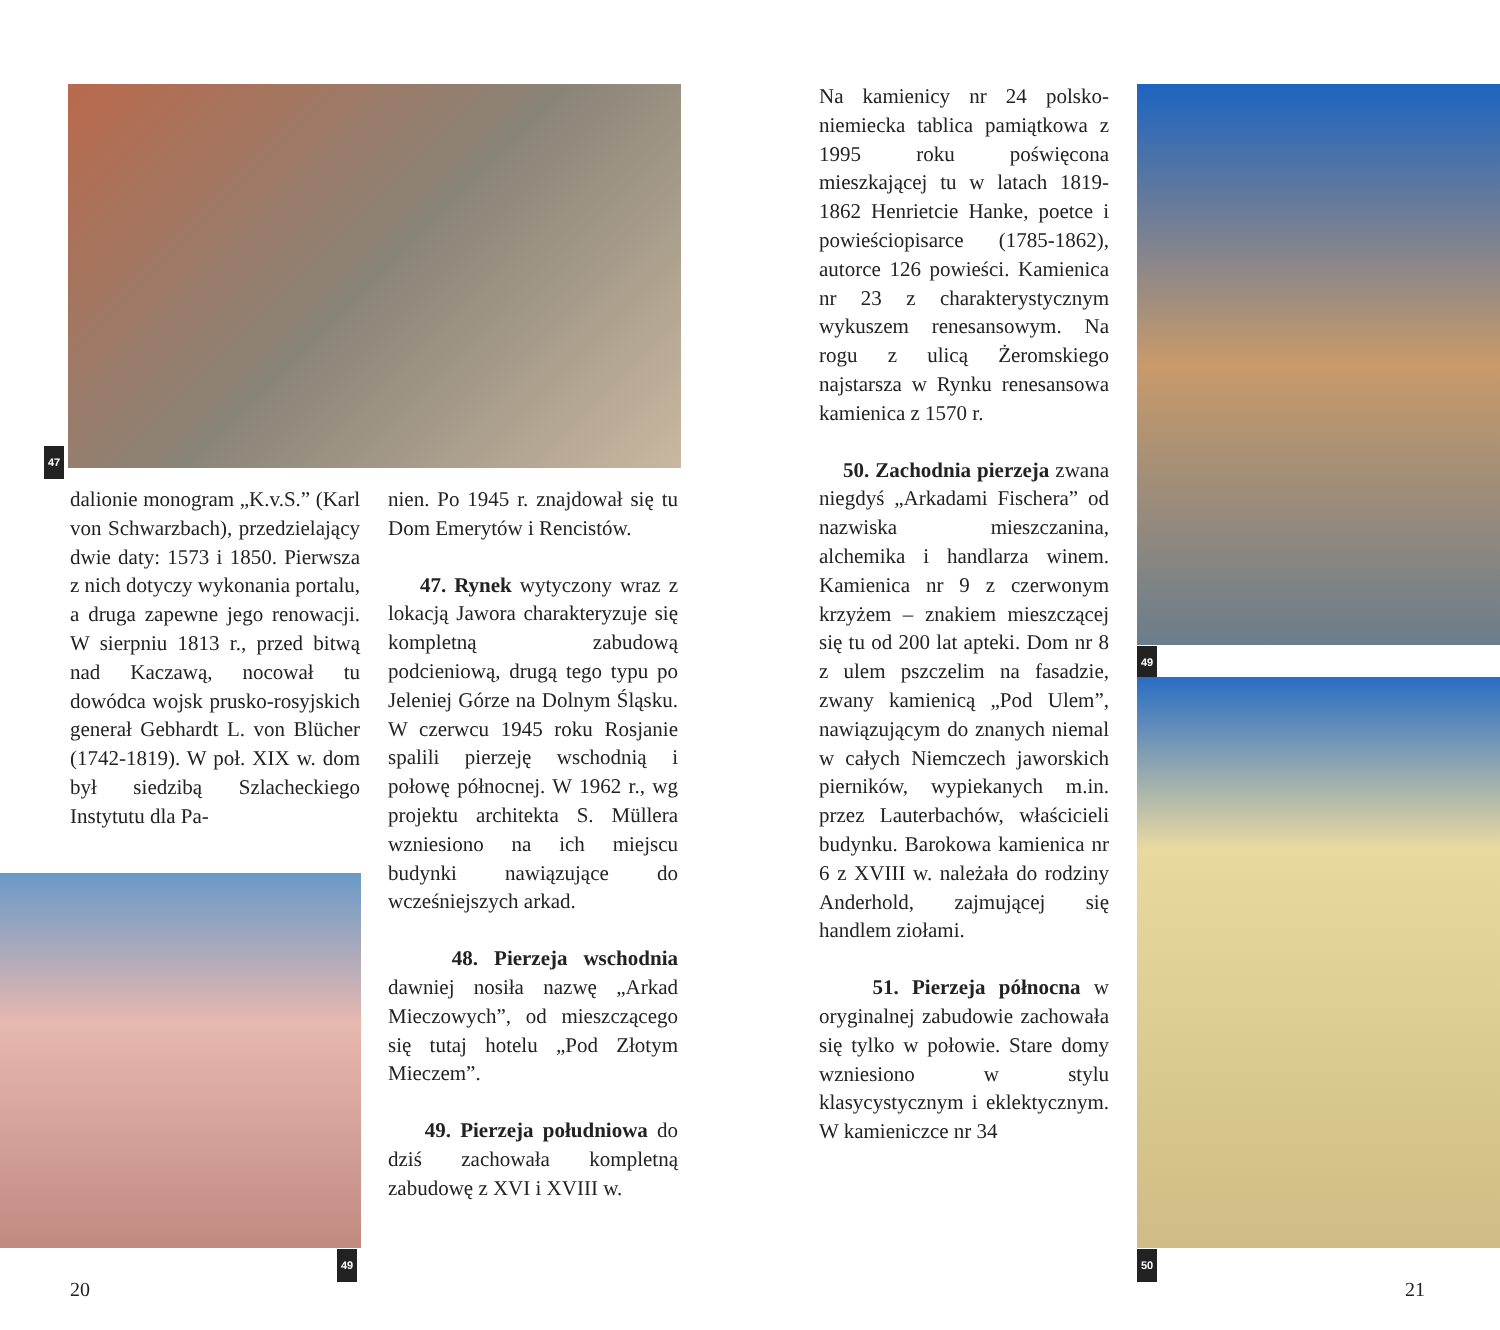47
dalionie monogram „K.v.S.” (Karl von Schwarzbach), przedzielający dwie daty: 1573 i 1850. Pierwsza z nich dotyczy wykonania portalu, a druga zapewne jego renowacji. W sierpniu 1813 r., przed bitwą nad Kaczawą, nocował tu dowódca wojsk prusko-rosyjskich generał Gebhardt L. von Blücher (1742-1819). W poł. XIX w. dom był siedzibą Szlacheckiego Instytutu dla Pa-
49
nien. Po 1945 r. znajdował się tu Dom Emerytów i Rencistów.
47. Rynek wytyczony wraz z lokacją Jawora charakteryzuje się kompletną zabudową podcieniową, drugą tego typu po Jeleniej Górze na Dolnym Śląsku. W czerwcu 1945 roku Rosjanie spalili pierzeję wschodnią i połowę północnej. W 1962 r., wg projektu architekta S. Müllera wzniesiono na ich miejscu budynki nawiązujące do wcześniejszych arkad.
48. Pierzeja wschodnia dawniej nosiła nazwę „Arkad Mieczowych”, od mieszczącego się tutaj hotelu „Pod Złotym Mieczem”.
49. Pierzeja południowa do dziś zachowała kompletną zabudowę z XVI i XVIII w.
20
Na kamienicy nr 24 polsko-niemiecka tablica pamiątkowa z 1995 roku poświęcona mieszkającej tu w latach 1819-1862 Henrietcie Hanke, poetce i powieściopisarce (1785-1862), autorce 126 powieści. Kamienica nr 23 z charakterystycznym wykuszem renesansowym. Na rogu z ulicą Żeromskiego najstarsza w Rynku renesansowa kamienica z 1570 r.
50. Zachodnia pierzeja zwana niegdyś „Arkadami Fischera” od nazwiska mieszczanina, alchemika i handlarza winem. Kamienica nr 9 z czerwonym krzyżem – znakiem mieszczącej się tu od 200 lat apteki. Dom nr 8 z ulem pszczelim na fasadzie, zwany kamienicą „Pod Ulem”, nawiązującym do znanych niemal w całych Niemczech jaworskich pierników, wypiekanych m.in. przez Lauterbachów, właścicieli budynku. Barokowa kamienica nr 6 z XVIII w. należała do rodziny Anderhold, zajmującej się handlem ziołami.
51. Pierzeja północna w oryginalnej zabudowie zachowała się tylko w połowie. Stare domy wzniesiono w stylu klasycystycznym i eklektycznym. W kamieniczce nr 34
49
50
21